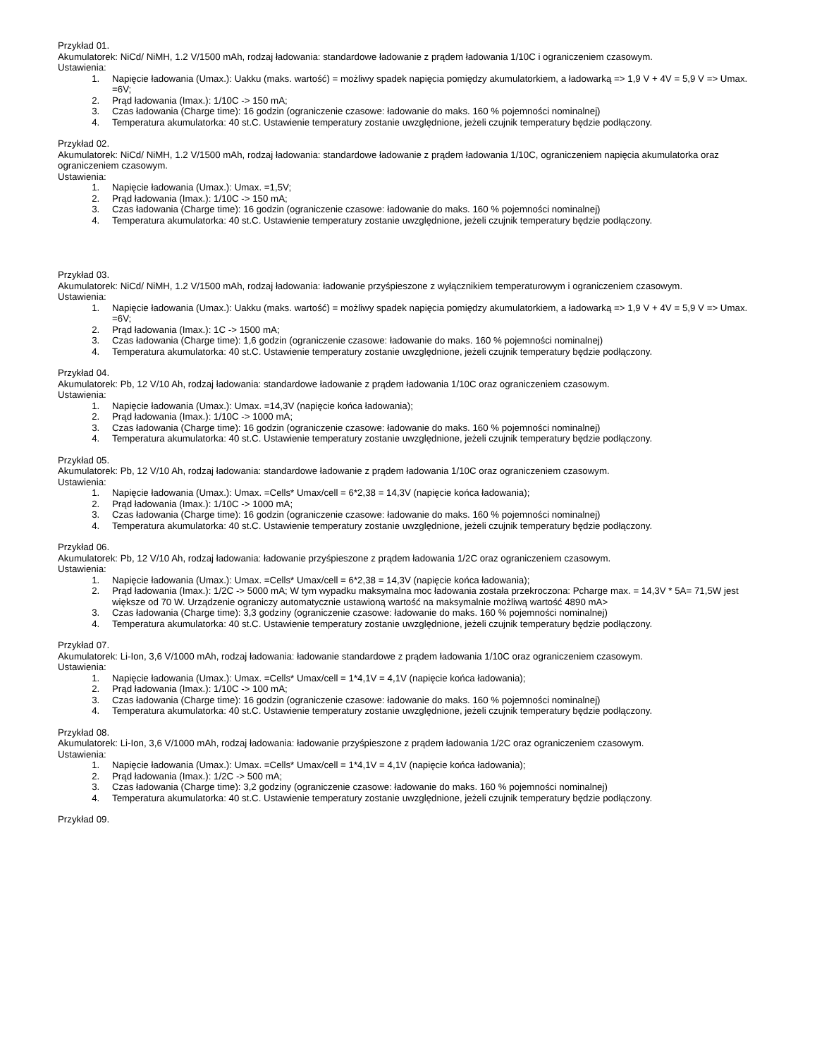Przykład 01.
Akumulatorek: NiCd/ NiMH, 1.2 V/1500 mAh, rodzaj ładowania: standardowe ładowanie z prądem ładowania 1/10C i ograniczeniem czasowym.
Ustawienia:
1. Napięcie ładowania (Umax.): Uakku (maks. wartość) = możliwy spadek napięcia pomiędzy akumulatorkiem, a ładowarką => 1,9 V + 4V = 5,9 V => Umax. =6V;
2. Prąd ładowania (Imax.): 1/10C -> 150 mA;
3. Czas ładowania (Charge time): 16 godzin (ograniczenie czasowe: ładowanie do maks. 160 % pojemności nominalnej)
4. Temperatura akumulatorka: 40 st.C. Ustawienie temperatury zostanie uwzględnione, jeżeli czujnik temperatury będzie podłączony.
Przykład 02.
Akumulatorek: NiCd/ NiMH, 1.2 V/1500 mAh, rodzaj ładowania: standardowe ładowanie z prądem ładowania 1/10C, ograniczeniem napięcia akumulatorka oraz ograniczeniem czasowym.
Ustawienia:
1. Napięcie ładowania (Umax.): Umax. =1,5V;
2. Prąd ładowania (Imax.): 1/10C -> 150 mA;
3. Czas ładowania (Charge time): 16 godzin (ograniczenie czasowe: ładowanie do maks. 160 % pojemności nominalnej)
4. Temperatura akumulatorka: 40 st.C. Ustawienie temperatury zostanie uwzględnione, jeżeli czujnik temperatury będzie podłączony.
Przykład 03.
Akumulatorek: NiCd/ NiMH, 1.2 V/1500 mAh, rodzaj ładowania: ładowanie przyśpieszone z wyłącznikiem temperaturowym i ograniczeniem czasowym.
Ustawienia:
1. Napięcie ładowania (Umax.): Uakku (maks. wartość) = możliwy spadek napięcia pomiędzy akumulatorkiem, a ładowarką => 1,9 V + 4V = 5,9 V => Umax. =6V;
2. Prąd ładowania (Imax.): 1C -> 1500 mA;
3. Czas ładowania (Charge time): 1,6 godzin (ograniczenie czasowe: ładowanie do maks. 160 % pojemności nominalnej)
4. Temperatura akumulatorka: 40 st.C. Ustawienie temperatury zostanie uwzględnione, jeżeli czujnik temperatury będzie podłączony.
Przykład 04.
Akumulatorek: Pb, 12 V/10 Ah, rodzaj ładowania: standardowe ładowanie z prądem ładowania 1/10C oraz ograniczeniem czasowym.
Ustawienia:
1. Napięcie ładowania (Umax.): Umax. =14,3V (napięcie końca ładowania);
2. Prąd ładowania (Imax.): 1/10C -> 1000 mA;
3. Czas ładowania (Charge time): 16 godzin (ograniczenie czasowe: ładowanie do maks. 160 % pojemności nominalnej)
4. Temperatura akumulatorka: 40 st.C. Ustawienie temperatury zostanie uwzględnione, jeżeli czujnik temperatury będzie podłączony.
Przykład 05.
Akumulatorek: Pb, 12 V/10 Ah, rodzaj ładowania: standardowe ładowanie z prądem ładowania 1/10C oraz ograniczeniem czasowym.
Ustawienia:
1. Napięcie ładowania (Umax.): Umax. =Cells* Umax/cell = 6*2,38 = 14,3V (napięcie końca ładowania);
2. Prąd ładowania (Imax.): 1/10C -> 1000 mA;
3. Czas ładowania (Charge time): 16 godzin (ograniczenie czasowe: ładowanie do maks. 160 % pojemności nominalnej)
4. Temperatura akumulatorka: 40 st.C. Ustawienie temperatury zostanie uwzględnione, jeżeli czujnik temperatury będzie podłączony.
Przykład 06.
Akumulatorek: Pb, 12 V/10 Ah, rodzaj ładowania: ładowanie przyśpieszone z prądem ładowania 1/2C oraz ograniczeniem czasowym.
Ustawienia:
1. Napięcie ładowania (Umax.): Umax. =Cells* Umax/cell = 6*2,38 = 14,3V (napięcie końca ładowania);
2. Prąd ładowania (Imax.): 1/2C -> 5000 mA; W tym wypadku maksymalna moc ładowania została przekroczona: Pcharge max. = 14,3V * 5A= 71,5W jest większe od 70 W. Urządzenie ograniczy automatycznie ustawioną wartość na maksymalnie możliwą wartość 4890 mA>
3. Czas ładowania (Charge time): 3,3 godziny (ograniczenie czasowe: ładowanie do maks. 160 % pojemności nominalnej)
4. Temperatura akumulatorka: 40 st.C. Ustawienie temperatury zostanie uwzględnione, jeżeli czujnik temperatury będzie podłączony.
Przykład 07.
Akumulatorek: Li-Ion, 3,6 V/1000 mAh, rodzaj ładowania: ładowanie standardowe z prądem ładowania 1/10C oraz ograniczeniem czasowym.
Ustawienia:
1. Napięcie ładowania (Umax.): Umax. =Cells* Umax/cell = 1*4,1V = 4,1V (napięcie końca ładowania);
2. Prąd ładowania (Imax.): 1/10C -> 100 mA;
3. Czas ładowania (Charge time): 16 godzin (ograniczenie czasowe: ładowanie do maks. 160 % pojemności nominalnej)
4. Temperatura akumulatorka: 40 st.C. Ustawienie temperatury zostanie uwzględnione, jeżeli czujnik temperatury będzie podłączony.
Przykład 08.
Akumulatorek: Li-Ion, 3,6 V/1000 mAh, rodzaj ładowania: ładowanie przyśpieszone z prądem ładowania 1/2C oraz ograniczeniem czasowym.
Ustawienia:
1. Napięcie ładowania (Umax.): Umax. =Cells* Umax/cell = 1*4,1V = 4,1V (napięcie końca ładowania);
2. Prąd ładowania (Imax.): 1/2C -> 500 mA;
3. Czas ładowania (Charge time): 3,2 godziny (ograniczenie czasowe: ładowanie do maks. 160 % pojemności nominalnej)
4. Temperatura akumulatorka: 40 st.C. Ustawienie temperatury zostanie uwzględnione, jeżeli czujnik temperatury będzie podłączony.
Przykład 09.